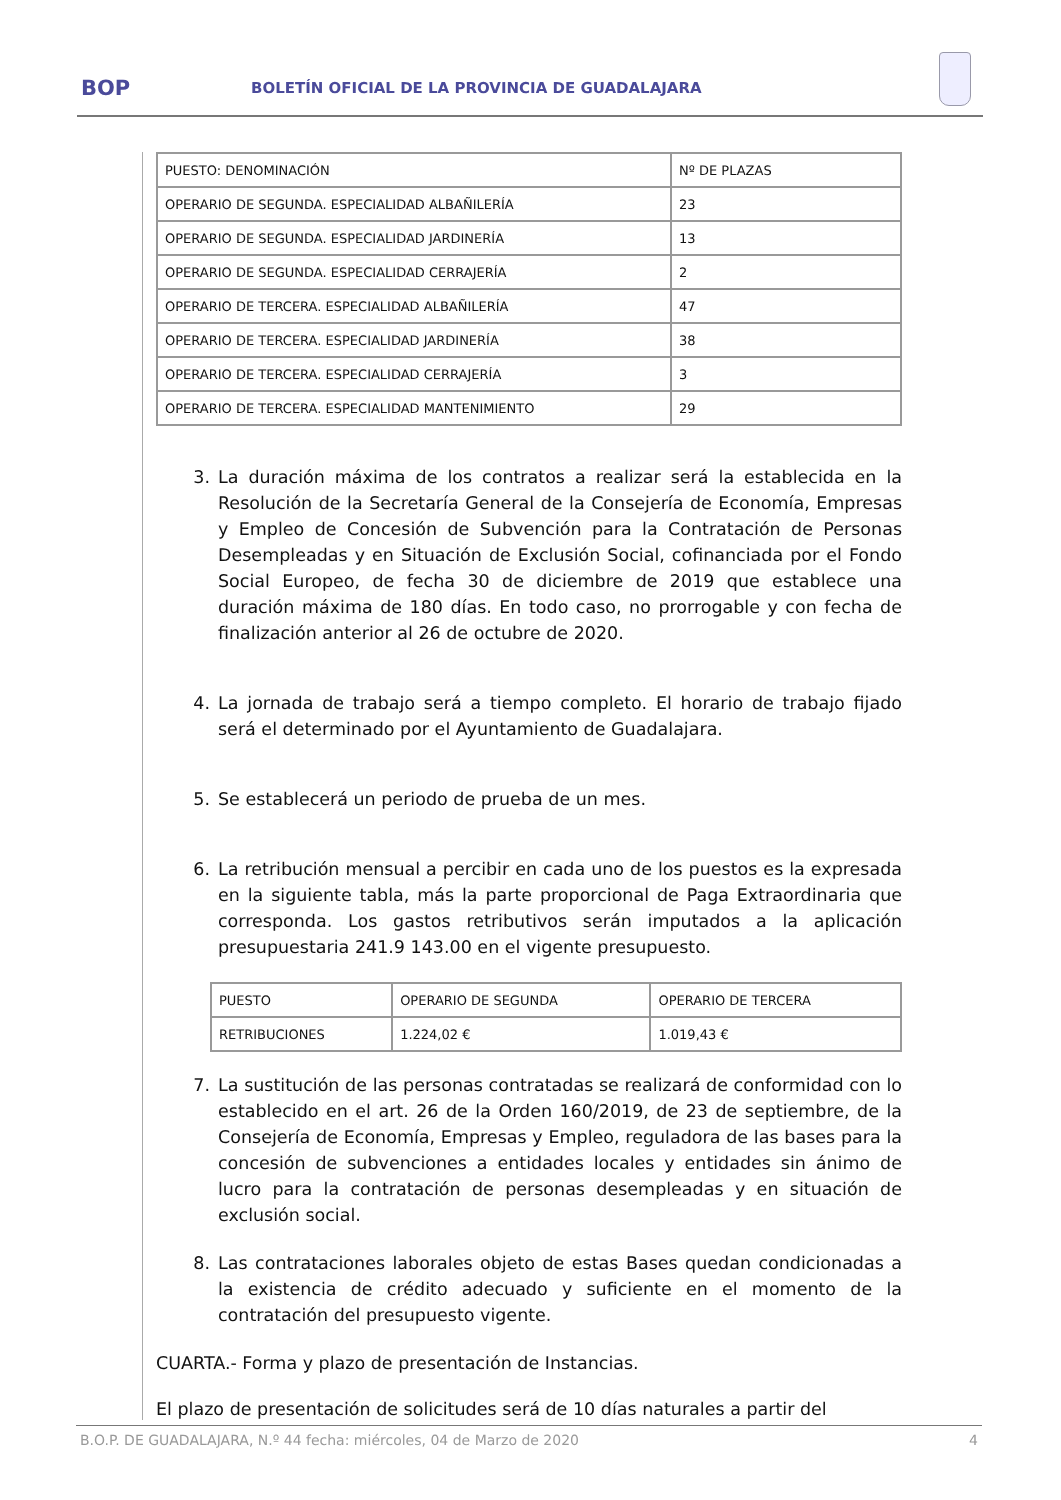BOP BOLETÍN OFICIAL DE LA PROVINCIA DE GUADALAJARA
| PUESTO: DENOMINACIÓN | Nº DE PLAZAS |
| OPERARIO DE SEGUNDA. ESPECIALIDAD ALBAÑILERÍA | 23 |
| OPERARIO DE SEGUNDA. ESPECIALIDAD JARDINERÍA | 13 |
| OPERARIO DE SEGUNDA. ESPECIALIDAD CERRAJERÍA | 2 |
| OPERARIO DE TERCERA. ESPECIALIDAD ALBAÑILERÍA | 47 |
| OPERARIO DE TERCERA. ESPECIALIDAD JARDINERÍA | 38 |
| OPERARIO DE TERCERA. ESPECIALIDAD CERRAJERÍA | 3 |
| OPERARIO DE TERCERA. ESPECIALIDAD MANTENIMIENTO | 29 |
3. La duración máxima de los contratos a realizar será la establecida en la Resolución de la Secretaría General de la Consejería de Economía, Empresas y Empleo de Concesión de Subvención para la Contratación de Personas Desempleadas y en Situación de Exclusión Social, cofinanciada por el Fondo Social Europeo, de fecha 30 de diciembre de 2019 que establece una duración máxima de 180 días. En todo caso, no prorrogable y con fecha de finalización anterior al 26 de octubre de 2020.
4. La jornada de trabajo será a tiempo completo. El horario de trabajo fijado será el determinado por el Ayuntamiento de Guadalajara.
5. Se establecerá un periodo de prueba de un mes.
6. La retribución mensual a percibir en cada uno de los puestos es la expresada en la siguiente tabla, más la parte proporcional de Paga Extraordinaria que corresponda. Los gastos retributivos serán imputados a la aplicación presupuestaria 241.9 143.00 en el vigente presupuesto.
| PUESTO | OPERARIO DE SEGUNDA | OPERARIO DE TERCERA |
| RETRIBUCIONES | 1.224,02 € | 1.019,43 € |
7. La sustitución de las personas contratadas se realizará de conformidad con lo establecido en el art. 26 de la Orden 160/2019, de 23 de septiembre, de la Consejería de Economía, Empresas y Empleo, reguladora de las bases para la concesión de subvenciones a entidades locales y entidades sin ánimo de lucro para la contratación de personas desempleadas y en situación de exclusión social.
8. Las contrataciones laborales objeto de estas Bases quedan condicionadas a la existencia de crédito adecuado y suficiente en el momento de la contratación del presupuesto vigente.
CUARTA.- Forma y plazo de presentación de Instancias.
El plazo de presentación de solicitudes será de 10 días naturales a partir del
B.O.P. DE GUADALAJARA, N.º 44 fecha: miércoles, 04 de Marzo de 2020 4